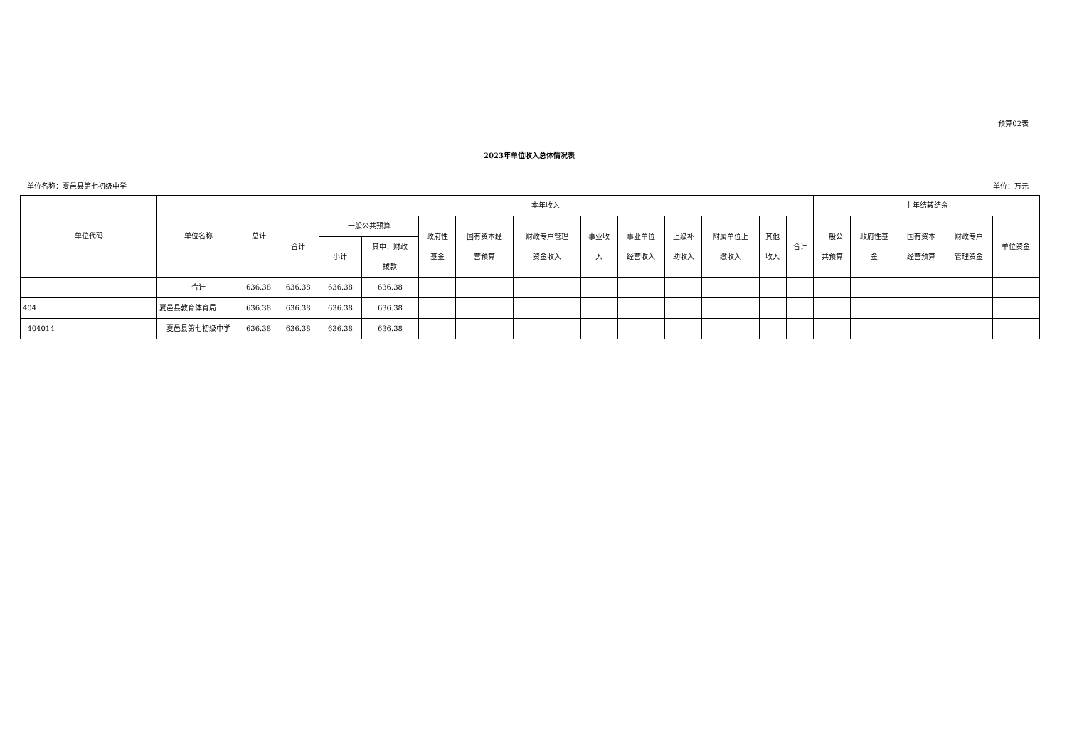预算02表
2023年单位收入总体情况表
单位名称：夏邑县第七初级中学 单位：万元
| 单位代码 | 单位名称 | 总计 | 本年收入 | | | | | | | | | | | | 上年结转结余 | | | | |
| --- | --- | --- | --- | --- | --- | --- | --- | --- | --- | --- | --- | --- | --- | --- | --- | --- | --- | --- | --- |
| | | | 合计 | 一般公共预算 | | 政府性 基金 | 国有资本经 营预算 | 财政专户管理 资金收入 | 事业收 入 | 事业单位 经营收入 | 上级补 助收入 | 附属单位上 缴收入 | 其他 收入 | 合计 | 一般公 共预算 | 政府性基 金 | 国有资本 经营预算 | 财政专户 管理资金 | 单位资金 |
| | | | | 小计 | 其中：财政 拨款 | | | | | | | | | | | | | | |
| | 合计 | 636.38 | 636.38 | 636.38 | 636.38 | | | | | | | | | | | | | | |
| 404 | 夏邑县教育体育局 | 636.38 | 636.38 | 636.38 | 636.38 | | | | | | | | | | | | | | |
| 404014 | 夏邑县第七初级中学 | 636.38 | 636.38 | 636.38 | 636.38 | | | | | | | | | | | | | | |